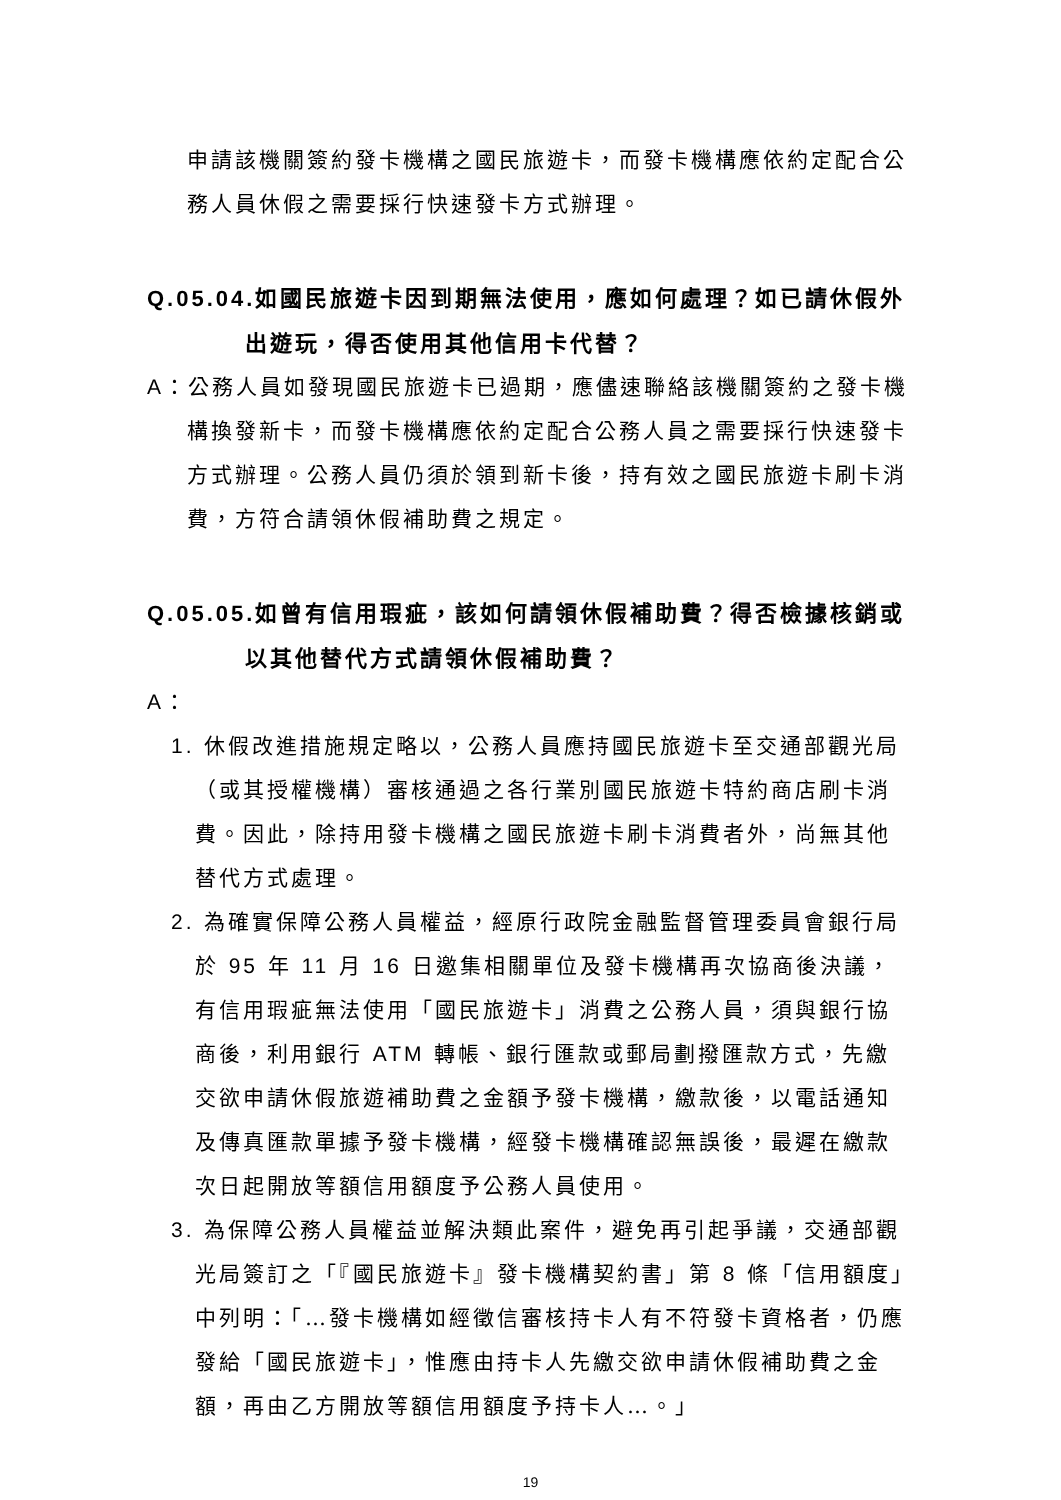申請該機關簽約發卡機構之國民旅遊卡，而發卡機構應依約定配合公務人員休假之需要採行快速發卡方式辦理。
Q.05.04. 如國民旅遊卡因到期無法使用，應如何處理？如已請休假外出遊玩，得否使用其他信用卡代替？
A：公務人員如發現國民旅遊卡已過期，應儘速聯絡該機關簽約之發卡機構換發新卡，而發卡機構應依約定配合公務人員之需要採行快速發卡方式辦理。公務人員仍須於領到新卡後，持有效之國民旅遊卡刷卡消費，方符合請領休假補助費之規定。
Q.05.05. 如曾有信用瑕疵，該如何請領休假補助費？得否檢據核銷或以其他替代方式請領休假補助費？
A：
1. 休假改進措施規定略以，公務人員應持國民旅遊卡至交通部觀光局（或其授權機構）審核通過之各行業別國民旅遊卡特約商店刷卡消費。因此，除持用發卡機構之國民旅遊卡刷卡消費者外，尚無其他替代方式處理。
2. 為確實保障公務人員權益，經原行政院金融監督管理委員會銀行局於 95 年 11 月 16 日邀集相關單位及發卡機構再次協商後決議，有信用瑕疵無法使用「國民旅遊卡」消費之公務人員，須與銀行協商後，利用銀行 ATM 轉帳、銀行匯款或郵局劃撥匯款方式，先繳交欲申請休假旅遊補助費之金額予發卡機構，繳款後，以電話通知及傳真匯款單據予發卡機構，經發卡機構確認無誤後，最遲在繳款次日起開放等額信用額度予公務人員使用。
3. 為保障公務人員權益並解決類此案件，避免再引起爭議，交通部觀光局簽訂之「『國民旅遊卡』發卡機構契約書」第 8 條「信用額度」中列明：「…發卡機構如經徵信審核持卡人有不符發卡資格者，仍應發給「國民旅遊卡」，惟應由持卡人先繳交欲申請休假補助費之金額，再由乙方開放等額信用額度予持卡人…。」
19